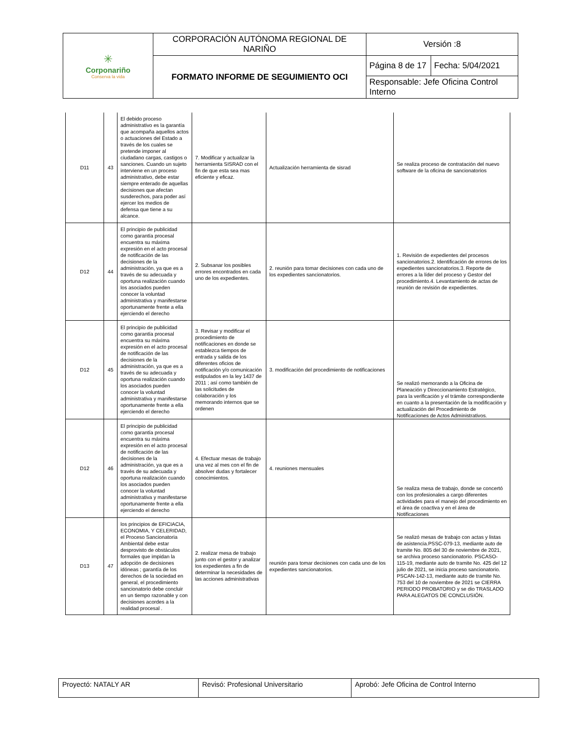| ✳ Corponariño Conserva la vida | CORPORACIÓN AUTÓNOMA REGIONAL DE NARIÑO | Versión :8 | |
| | FORMATO INFORME DE SEGUIMIENTO OCI | Página 8 de 17 | Fecha: 5/04/2021 |
| | | Responsable: Jefe Oficina Control Interno | |
| D11 | 43 | El debido proceso administrativo es la garantía que acompaña aquellos actos o actuaciones del Estado a través de los cuales se pretende imponer al ciudadano cargas, castigos o sanciones. Cuando un sujeto interviene en un proceso administrativo, debe estar siempre enterado de aquellas decisiones que afectan susderechos, para poder así ejercer los medios de defensa que tiene a su alcance. | 7. Modificar y actualizar la herramienta SISRAD con el fin de que esta sea mas eficiente y eficaz. | Actualización herramienta de sisrad | Se realiza proceso de contratación del nuevo software de la oficina de sancionatorios |
| D12 | 44 | El principio de publicidad como garantía procesal encuentra su máxima expresión en el acto procesal de notificación de las decisiones de la administración, ya que es a través de su adecuada y oportuna realización cuando los asociados pueden conocer la voluntad administrativa y manifestarse oportunamente frente a ella ejerciendo el derecho | 2. Subsanar los posibles errores encontrados en cada uno de los expedientes. | 2. reunión para tomar decisiones con cada uno de los expedientes sancionatorios. | 1. Revisión de expedientes del procesos sancionatorios.2. Identificación de errores de los expedientes sancionatorios.3. Reporte de errores a la líder del proceso y Gestor del procedimiento.4. Levantamiento de actas de reunión de revisión de expedientes. |
| D12 | 45 | El principio de publicidad como garantía procesal encuentra su máxima expresión en el acto procesal de notificación de las decisiones de la administración, ya que es a través de su adecuada y oportuna realización cuando los asociados pueden conocer la voluntad administrativa y manifestarse oportunamente frente a ella ejerciendo el derecho | 3. Revisar y modificar el procedimiento de notificaciones en donde se establezca tiempos de entrada y salida de los diferentes oficios de notificación y/o comunicación estipulados en la ley 1437 de 2011 ; así como también de las solicitudes de colaboración y los memorando internos que se ordenen | 3. modificación del procedimiento de notificaciones | Se realizó memorando a la Oficina de Planeación y Direccionamiento Estratégico, para la verificación y el trámite correspondiente en cuanto a la presentación de la modificación y actualización del Procedimiento de Notificaciones de Actos Administrativos. |
| D12 | 46 | El principio de publicidad como garantía procesal encuentra su máxima expresión en el acto procesal de notificación de las decisiones de la administración, ya que es a través de su adecuada y oportuna realización cuando los asociados pueden conocer la voluntad administrativa y manifestarse oportunamente frente a ella ejerciendo el derecho | 4. Efectuar mesas de trabajo una vez al mes con el fin de absolver dudas y fortalecer conocimientos. | 4. reuniones mensuales | Se realiza mesa de trabajo, donde se concertó con los profesionales a cargo diferentes actividades para el manejo del procedimiento en el área de coactiva y en el área de Notificaciones |
| D13 | 47 | los principios de EFICIACIA, ECONOMIA, Y CELERIDAD, el Proceso Sancionatoria Ambiental debe estar desprovisto de obstáculos formales que impidan la adopción de decisiones idóneas ; garantía de los derechos de la sociedad en general, el procedimiento sancionatorio debe concluir en un tiempo razonable y con decisiones acordes a la realidad procesal . | 2. realizar mesa de trabajo junto con el gestor y analizar los expedientes a fin de determinar la necesidades de las acciones administrativas | reunión para tomar decisiones con cada uno de los expedientes sancionatorios. | Se realizó mesas de trabajo con actas y listas de asistencia.PSSC-079-13, mediante auto de tramite No. 805 del 30 de noviembre de 2021, se archiva proceso sancionatorio. PSCASO-115-19, mediante auto de tramite No. 425 del 12 julio de 2021, se inicia proceso sancionatorio. PSCAN-142-13, mediante auto de tramite No. 753 del 10 de noviembre de 2021 se CIERRA PERIODO PROBATORIO y se dio TRASLADO PARA ALEGATOS DE CONCLUSIÓN. |
| Proyectó: NATALY AR | Revisó: Profesional Universitario | Aprobó: Jefe Oficina de Control Interno |